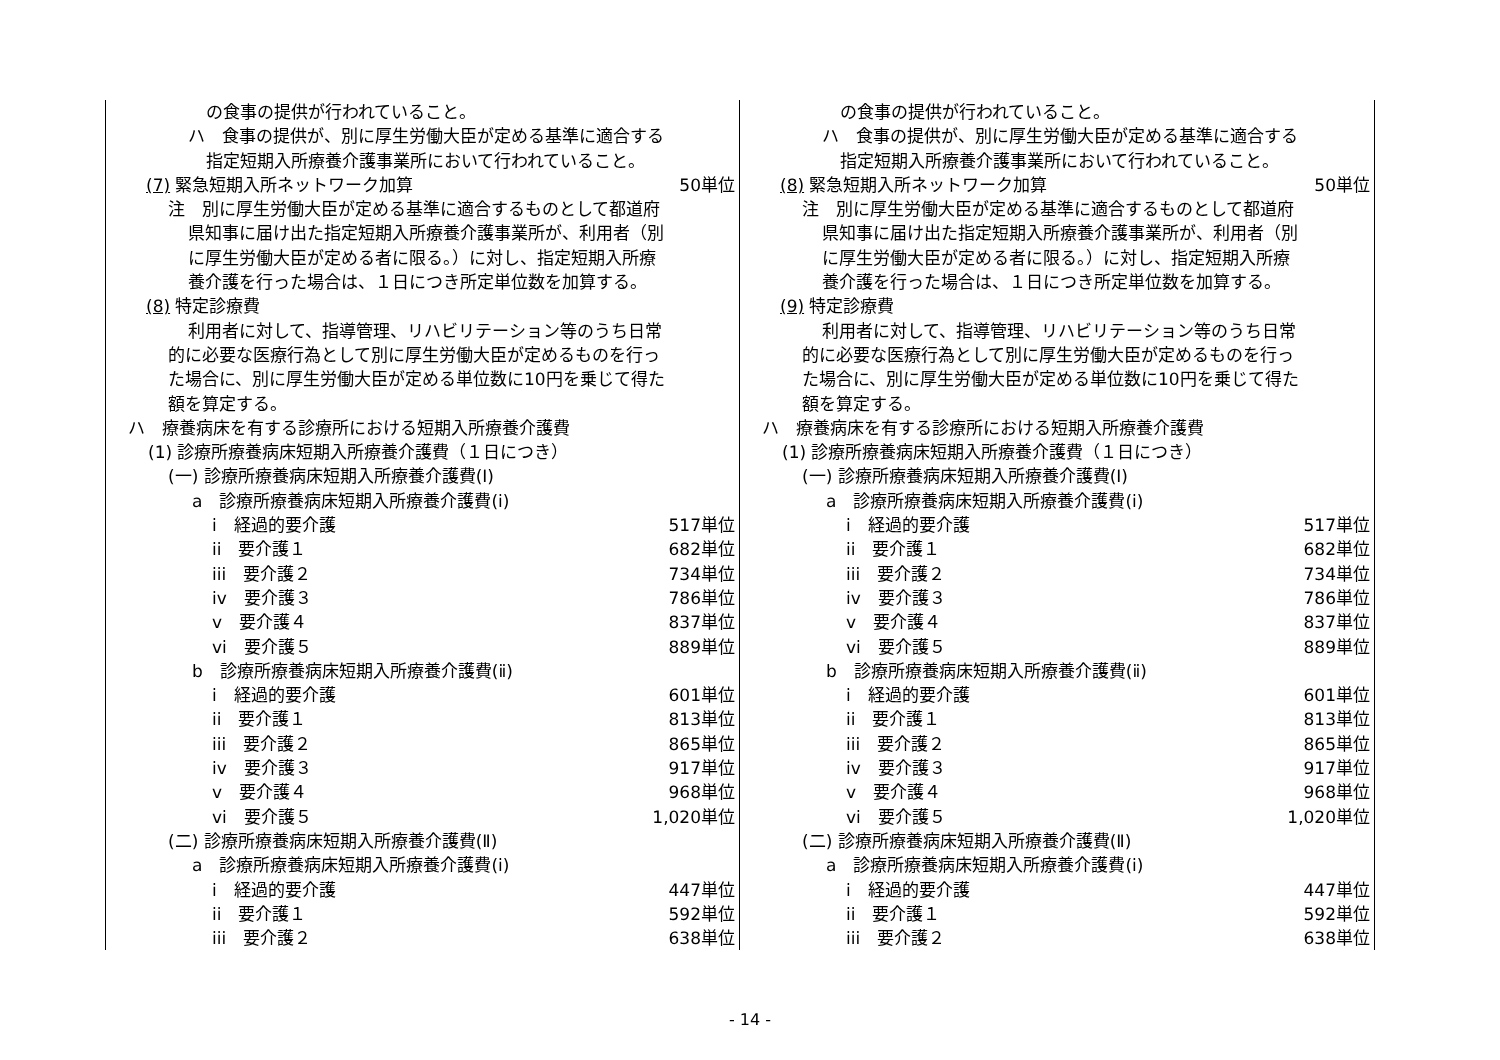の食事の提供が行われていること。
ハ　食事の提供が、別に厚生労働大臣が定める基準に適合する
指定短期入所療養介護事業所において行われていること。
(7) 緊急短期入所ネットワーク加算 50単位
注　別に厚生労働大臣が定める基準に適合するものとして都道府
県知事に届け出た指定短期入所療養介護事業所が、利用者（別
に厚生労働大臣が定める者に限る。）に対し、指定短期入所療
養介護を行った場合は、１日につき所定単位数を加算する。
(8) 特定診療費
利用者に対して、指導管理、リハビリテーション等のうち日常
的に必要な医療行為として別に厚生労働大臣が定めるものを行っ
た場合に、別に厚生労働大臣が定める単位数に10円を乗じて得た
額を算定する。
ハ　療養病床を有する診療所における短期入所療養介護費
(1) 診療所療養病床短期入所療養介護費（１日につき）
(一) 診療所療養病床短期入所療養介護費(Ⅰ)
a　診療所療養病床短期入所療養介護費(ⅰ)
i　経過的要介護 517単位
ii　要介護１ 682単位
iii　要介護２ 734単位
iv　要介護３ 786単位
v　要介護４ 837単位
vi　要介護５ 889単位
b　診療所療養病床短期入所療養介護費(ⅱ)
i　経過的要介護 601単位
ii　要介護１ 813単位
iii　要介護２ 865単位
iv　要介護３ 917単位
v　要介護４ 968単位
vi　要介護５ 1,020単位
(二) 診療所療養病床短期入所療養介護費(Ⅱ)
a　診療所療養病床短期入所療養介護費(ⅰ)
i　経過的要介護 447単位
ii　要介護１ 592単位
iii　要介護２ 638単位
の食事の提供が行われていること。
ハ　食事の提供が、別に厚生労働大臣が定める基準に適合する
指定短期入所療養介護事業所において行われていること。
(8) 緊急短期入所ネットワーク加算 50単位
注　別に厚生労働大臣が定める基準に適合するものとして都道府
県知事に届け出た指定短期入所療養介護事業所が、利用者（別
に厚生労働大臣が定める者に限る。）に対し、指定短期入所療
養介護を行った場合は、１日につき所定単位数を加算する。
(9) 特定診療費
利用者に対して、指導管理、リハビリテーション等のうち日常
的に必要な医療行為として別に厚生労働大臣が定めるものを行っ
た場合に、別に厚生労働大臣が定める単位数に10円を乗じて得た
額を算定する。
ハ　療養病床を有する診療所における短期入所療養介護費
(1) 診療所療養病床短期入所療養介護費（１日につき）
(一) 診療所療養病床短期入所療養介護費(Ⅰ)
a　診療所療養病床短期入所療養介護費(ⅰ)
i　経過的要介護 517単位
ii　要介護１ 682単位
iii　要介護２ 734単位
iv　要介護３ 786単位
v　要介護４ 837単位
vi　要介護５ 889単位
b　診療所療養病床短期入所療養介護費(ⅱ)
i　経過的要介護 601単位
ii　要介護１ 813単位
iii　要介護２ 865単位
iv　要介護３ 917単位
v　要介護４ 968単位
vi　要介護５ 1,020単位
(二) 診療所療養病床短期入所療養介護費(Ⅱ)
a　診療所療養病床短期入所療養介護費(ⅰ)
i　経過的要介護 447単位
ii　要介護１ 592単位
iii　要介護２ 638単位
- 14 -